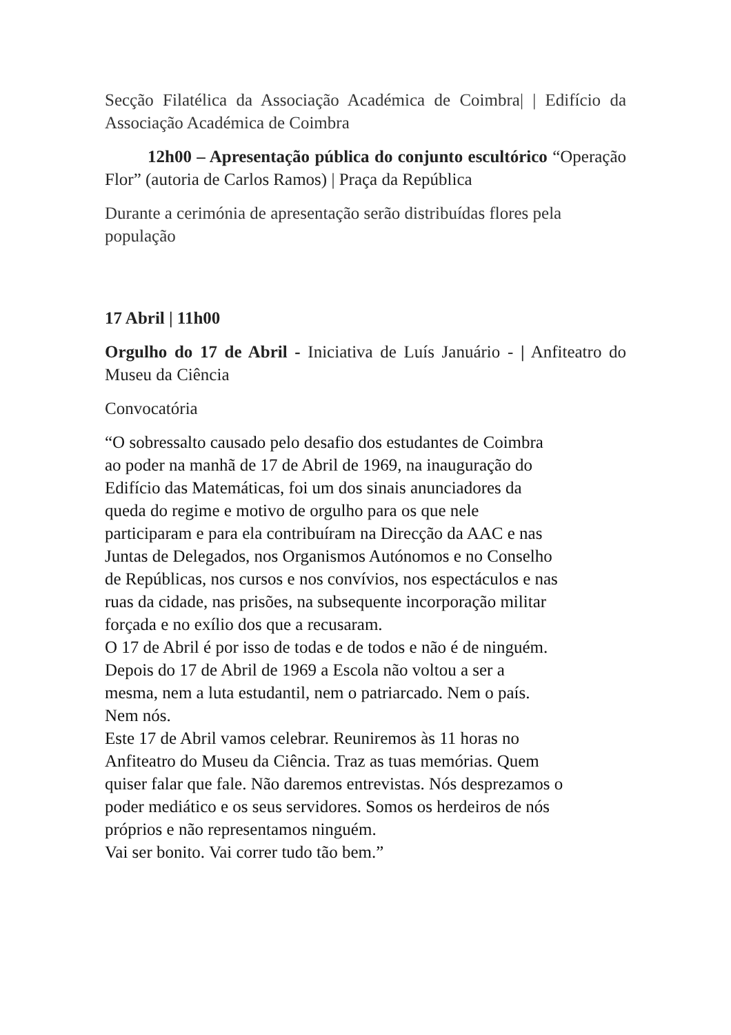Secção Filatélica da Associação Académica de Coimbra| | Edifício da Associação Académica de Coimbra
12h00 – Apresentação pública do conjunto escultórico “Operação Flor” (autoria de Carlos Ramos) | Praça da República
Durante a cerimónia de apresentação serão distribuídas flores pela população
17 Abril | 11h00
Orgulho do 17 de Abril - Iniciativa de Luís Januário - | Anfiteatro do Museu da Ciência
Convocatória
“O sobressalto causado pelo desafio dos estudantes de Coimbra
ao poder na manhã de 17 de Abril de 1969, na inauguração do
Edifício das Matemáticas, foi um dos sinais anunciadores da
queda do regime e motivo de orgulho para os que nele
participaram e para ela contribuíram na Direcção da AAC e nas
Juntas de Delegados, nos Organismos Autónomos e no Conselho
de Repúblicas, nos cursos e nos convívios, nos espectáculos e nas
ruas da cidade, nas prisões, na subsequente incorporação militar
forçada e no exílio dos que a recusaram.
O 17 de Abril é por isso de todas e de todos e não é de ninguém.
Depois do 17 de Abril de 1969 a Escola não voltou a ser a
mesma, nem a luta estudantil, nem o patriarcado. Nem o país.
Nem nós.
Este 17 de Abril vamos celebrar. Reuniremos às 11 horas no
Anfiteatro do Museu da Ciência. Traz as tuas memórias. Quem
quiser falar que fale. Não daremos entrevistas. Nós desprezamos o
poder mediático e os seus servidores. Somos os herdeiros de nós
próprios e não representamos ninguém.
Vai ser bonito. Vai correr tudo tão bem.”